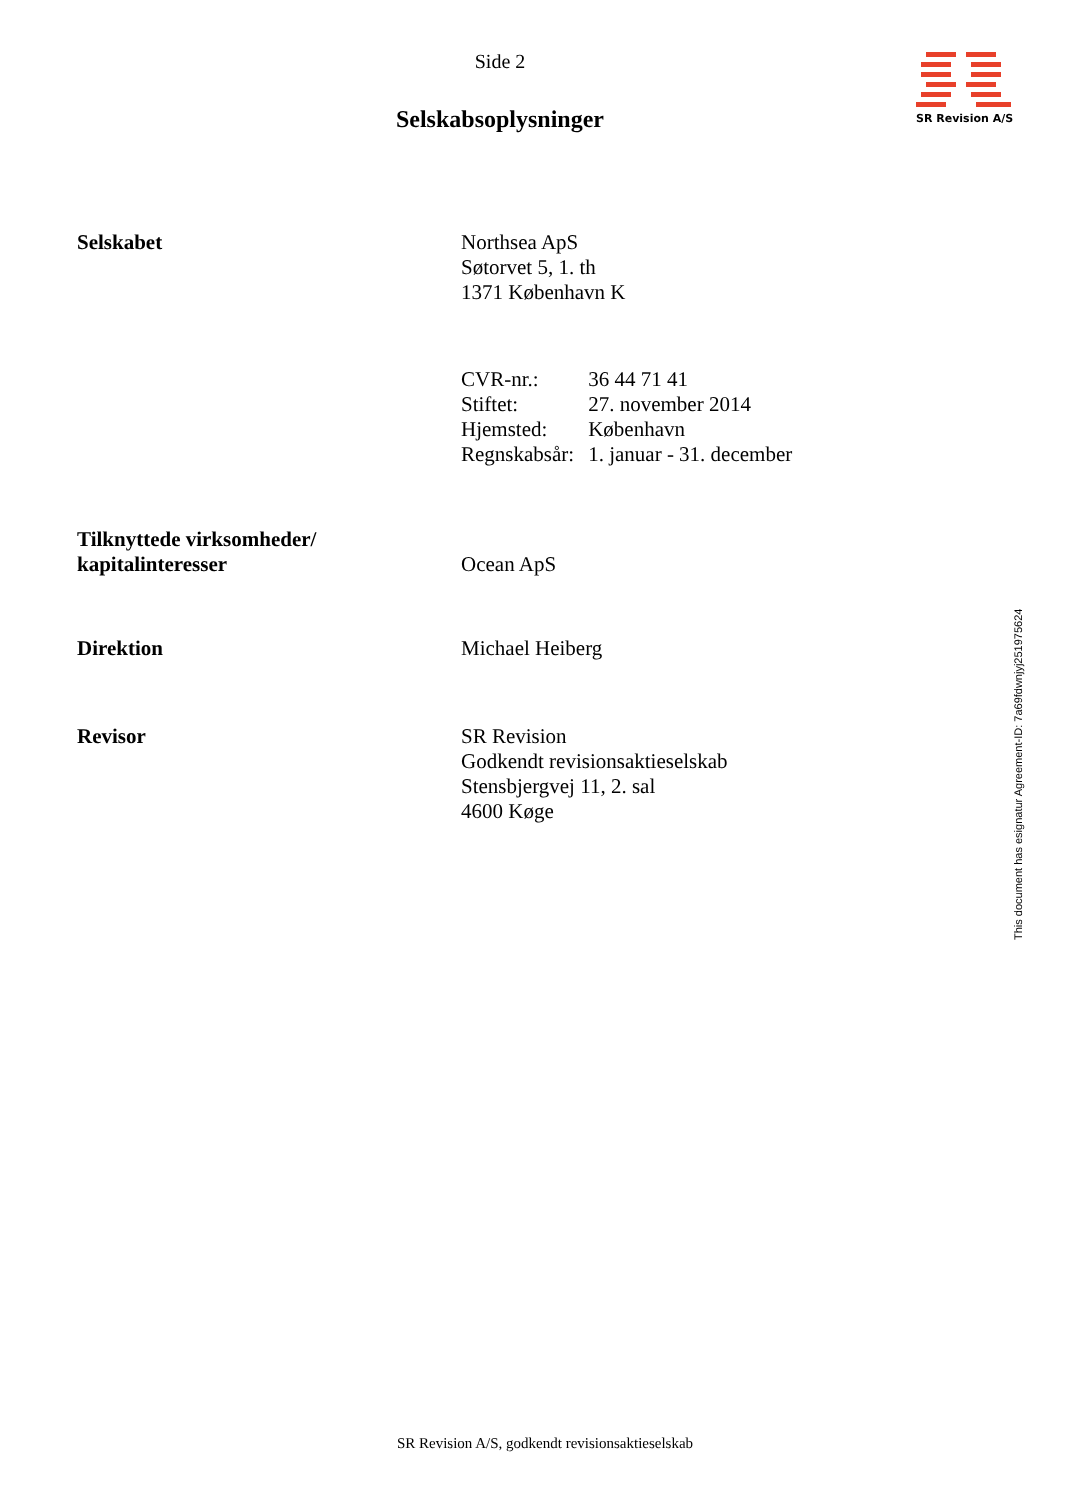Side 2
SR Revision A/S
Selskabsoplysninger
Selskabet Northsea ApS
Søtorvet 5, 1. th
1371 København K
| CVR-nr.: | 36 44 71 41 |
| Stiftet: | 27. november 2014 |
| Hjemsted: | København |
| Regnskabsår: | 1. januar - 31. december |
Tilknyttede virksomheder/
kapitalinteresser
Ocean ApS
Direktion Michael Heiberg
Revisor SR Revision
Godkendt revisionsaktieselskab
Stensbjergvej 11, 2. sal
4600 Køge
This document has esignatur Agreement-ID: 7a69fdwnjyj251975624
SR Revision A/S, godkendt revisionsaktieselskab